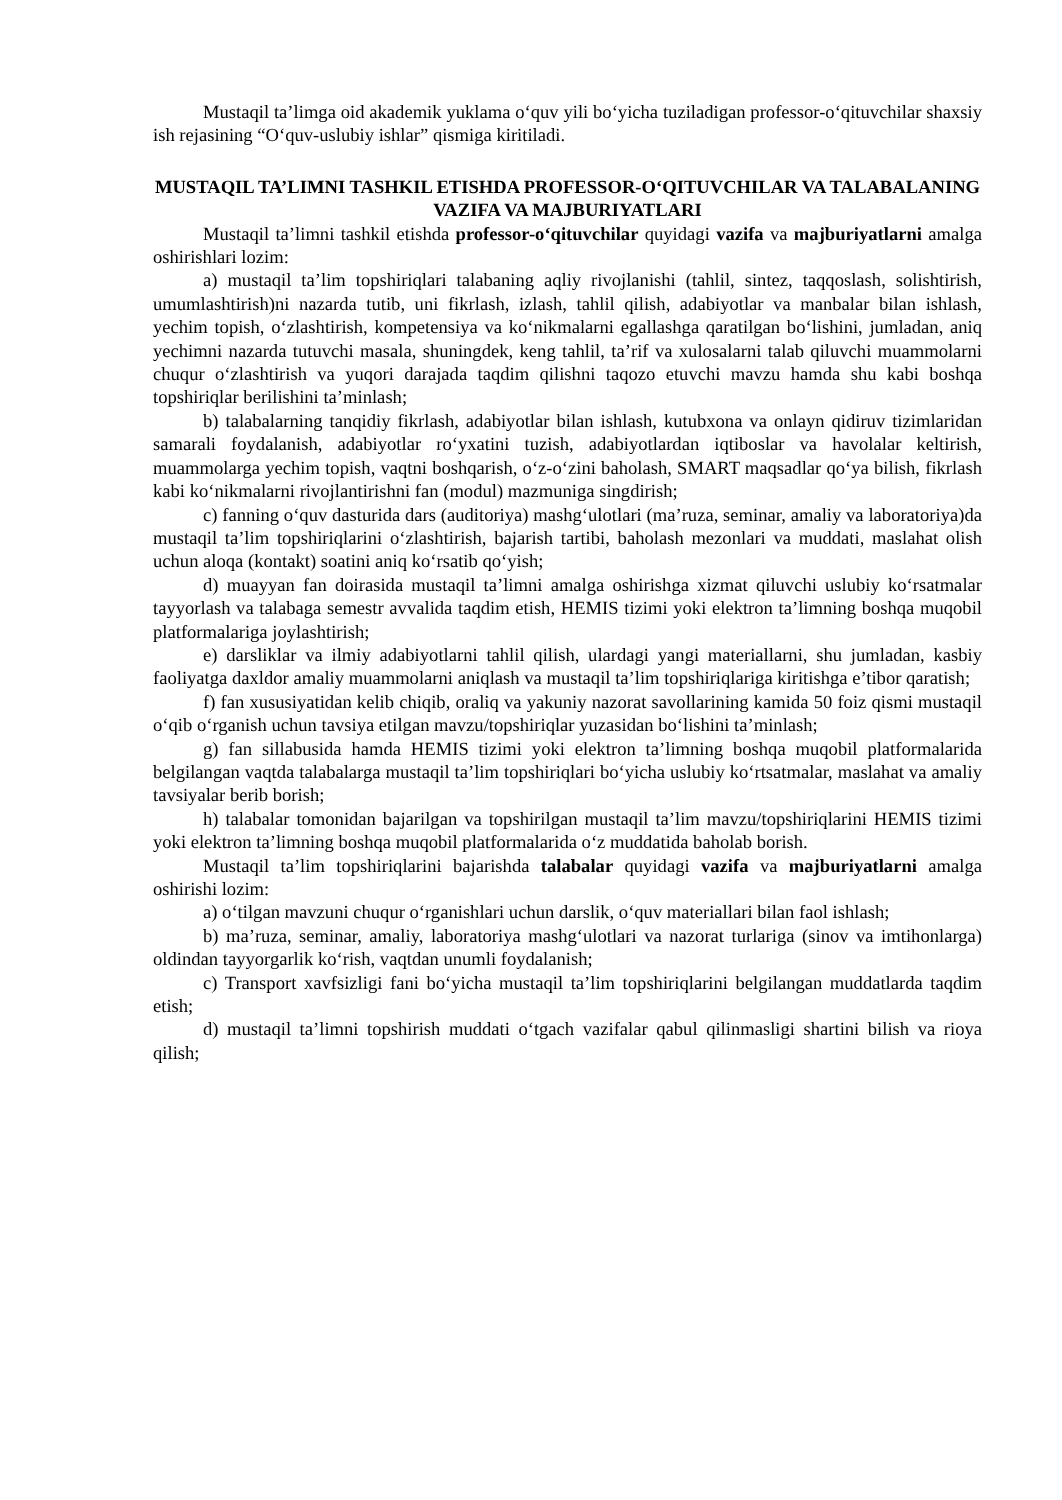Mustaqil ta’limga oid akademik yuklama o‘quv yili bo‘yicha tuziladigan professor-o‘qituvchilar shaxsiy ish rejasining “O‘quv-uslubiy ishlar” qismiga kiritiladi.
MUSTAQIL TA’LIMNI TASHKIL ETISHDA PROFESSOR-O‘QITUVCHILAR VA TALABALANING VAZIFA VA MAJBURIYATLARI
Mustaqil ta’limni tashkil etishda professor-o‘qituvchilar quyidagi vazifa va majburiyatlarni amalga oshirishlari lozim:
a) mustaqil ta’lim topshiriqlari talabaning aqliy rivojlanishi (tahlil, sintez, taqqoslash, solishtirish, umumlashtirish)ni nazarda tutib, uni fikrlash, izlash, tahlil qilish, adabiyotlar va manbalar bilan ishlash, yechim topish, o‘zlashtirish, kompetensiya va ko‘nikmalarni egallashga qaratilgan bo‘lishini, jumladan, aniq yechimni nazarda tutuvchi masala, shuningdek, keng tahlil, ta’rif va xulosalarni talab qiluvchi muammolarni chuqur o‘zlashtirish va yuqori darajada taqdim qilishni taqozo etuvchi mavzu hamda shu kabi boshqa topshiriqlar berilishini ta’minlash;
b) talabalarning tanqidiy fikrlash, adabiyotlar bilan ishlash, kutubxona va onlayn qidiruv tizimlaridan samarali foydalanish, adabiyotlar ro‘yxatini tuzish, adabiyotlardan iqtiboslar va havolalar keltirish, muammolarga yechim topish, vaqtni boshqarish, o‘z-o‘zini baholash, SMART maqsadlar qo‘ya bilish, fikrlash kabi ko‘nikmalarni rivojlantirishni fan (modul) mazmuniga singdirish;
c) fanning o‘quv dasturida dars (auditoriya) mashg‘ulotlari (ma’ruza, seminar, amaliy va laboratoriya)da mustaqil ta’lim topshiriqlarini o‘zlashtirish, bajarish tartibi, baholash mezonlari va muddati, maslahat olish uchun aloqa (kontakt) soatini aniq ko‘rsatib qo‘yish;
d) muayyan fan doirasida mustaqil ta’limni amalga oshirishga xizmat qiluvchi uslubiy ko‘rsatmalar tayyorlash va talabaga semestr avvalida taqdim etish, HEMIS tizimi yoki elektron ta’limning boshqa muqobil platformalariga joylashtirish;
e) darsliklar va ilmiy adabiyotlarni tahlil qilish, ulardagi yangi materiallarni, shu jumladan, kasbiy faoliyatga daxldor amaliy muammolarni aniqlash va mustaqil ta’lim topshiriqlariga kiritishga e’tibor qaratish;
f) fan xususiyatidan kelib chiqib, oraliq va yakuniy nazorat savollarining kamida 50 foiz qismi mustaqil o‘qib o‘rganish uchun tavsiya etilgan mavzu/topshiriqlar yuzasidan bo‘lishini ta’minlash;
g) fan sillabusida hamda HEMIS tizimi yoki elektron ta’limning boshqa muqobil platformalarida belgilangan vaqtda talabalarga mustaqil ta’lim topshiriqlari bo‘yicha uslubiy ko‘rtsatmalar, maslahat va amaliy tavsiyalar berib borish;
h) talabalar tomonidan bajarilgan va topshirilgan mustaqil ta’lim mavzu/topshiriqlarini HEMIS tizimi yoki elektron ta’limning boshqa muqobil platformalarida o‘z muddatida baholab borish.
Mustaqil ta’lim topshiriqlarini bajarishda talabalar quyidagi vazifa va majburiyatlarni amalga oshirishi lozim:
a) o‘tilgan mavzuni chuqur o‘rganishlari uchun darslik, o‘quv materiallari bilan faol ishlash;
b) ma’ruza, seminar, amaliy, laboratoriya mashg‘ulotlari va nazorat turlariga (sinov va imtihonlarga) oldindan tayyorgarlik ko‘rish, vaqtdan unumli foydalanish;
c) Transport xavfsizligi fani bo‘yicha mustaqil ta’lim topshiriqlarini belgilangan muddatlarda taqdim etish;
d) mustaqil ta’limni topshirish muddati o‘tgach vazifalar qabul qilinmasligi shartini bilish va rioya qilish;